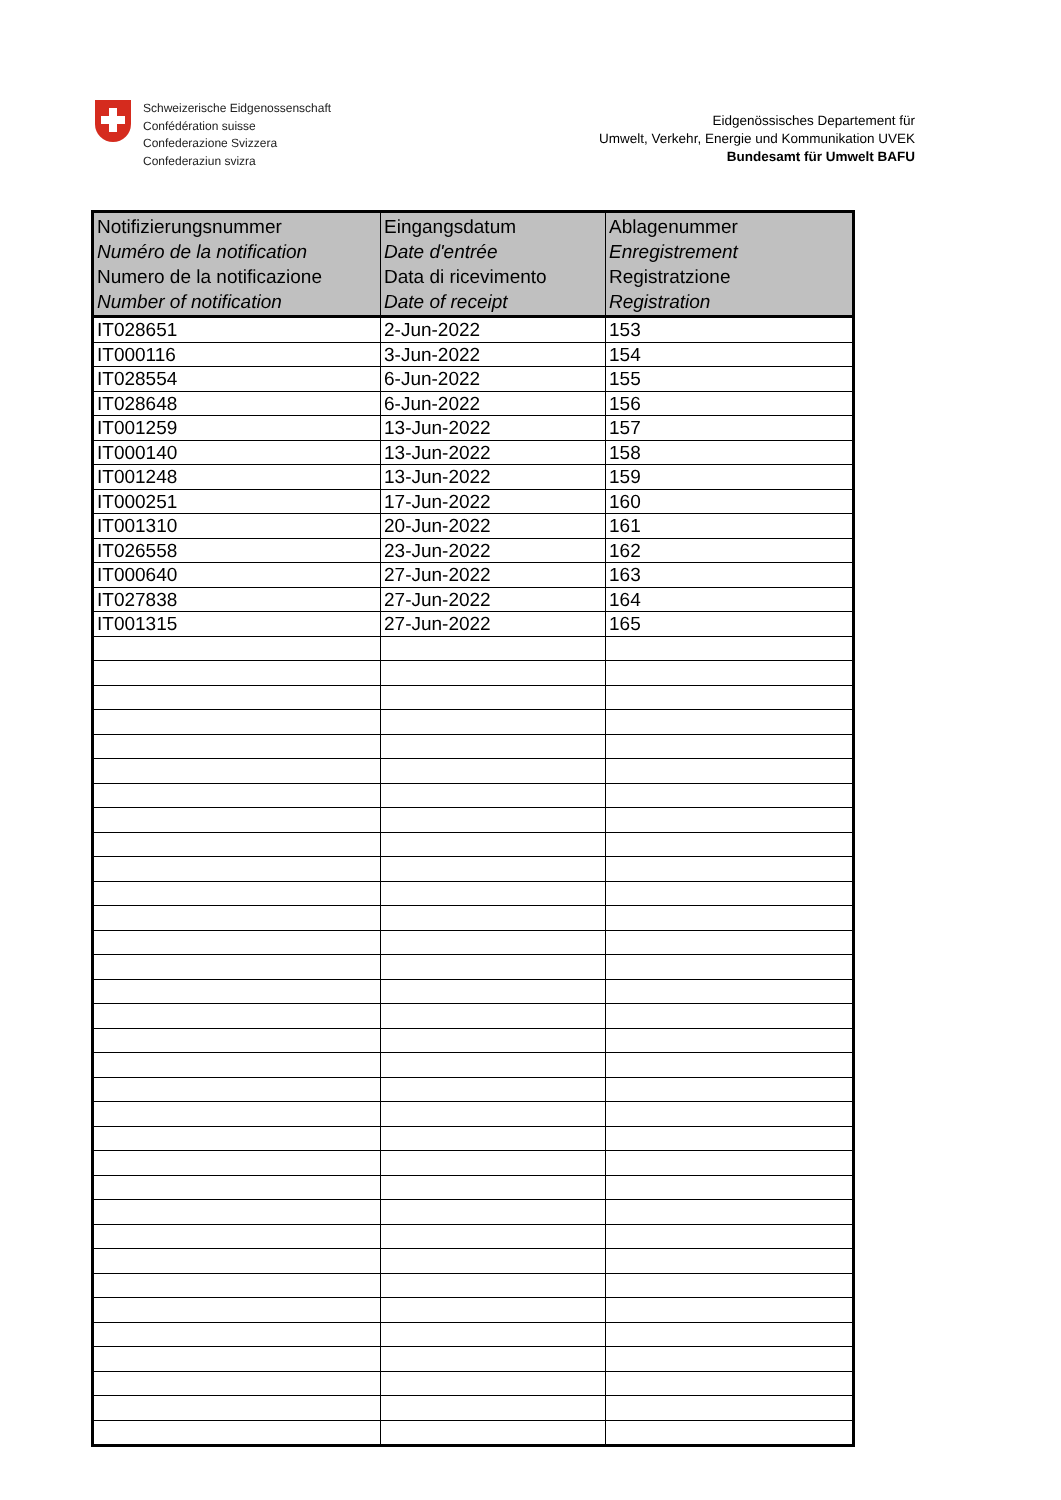Schweizerische Eidgenossenschaft
Confédération suisse
Confederazione Svizzera
Confederaziun svizra
Eidgenössisches Departement für
Umwelt, Verkehr, Energie und Kommunikation UVEK
Bundesamt für Umwelt BAFU
| Notifizierungsnummer Numéro de la notification Numero de la notificazione Number of notification | Eingangsdatum Date d'entrée Data di ricevimento Date of receipt | Ablagenummer Enregistrement Registratzione Registration |
| --- | --- | --- |
| IT028651 | 2-Jun-2022 | 153 |
| IT000116 | 3-Jun-2022 | 154 |
| IT028554 | 6-Jun-2022 | 155 |
| IT028648 | 6-Jun-2022 | 156 |
| IT001259 | 13-Jun-2022 | 157 |
| IT000140 | 13-Jun-2022 | 158 |
| IT001248 | 13-Jun-2022 | 159 |
| IT000251 | 17-Jun-2022 | 160 |
| IT001310 | 20-Jun-2022 | 161 |
| IT026558 | 23-Jun-2022 | 162 |
| IT000640 | 27-Jun-2022 | 163 |
| IT027838 | 27-Jun-2022 | 164 |
| IT001315 | 27-Jun-2022 | 165 |